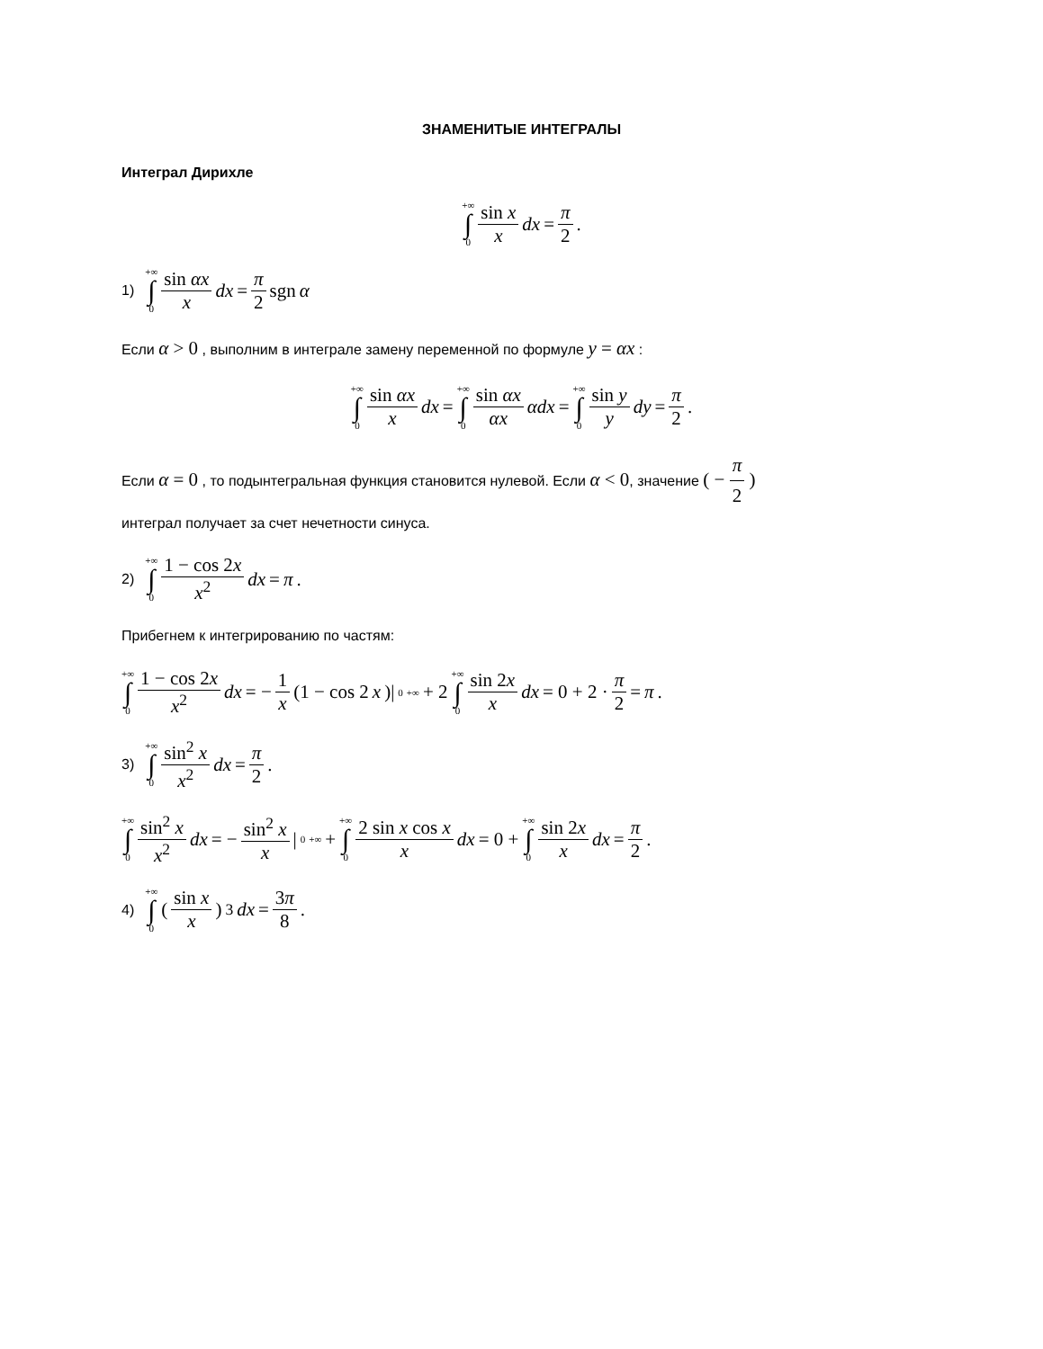ЗНАМЕНИТЫЕ ИНТЕГРАЛЫ
Интеграл Дирихле
+∞ ∫ 0 sin x x dx = π 2 .
1) +∞ ∫ 0 sin αx x dx = π 2 sgn α
Если α > 0 , выполним в интеграле замену переменной по формуле y = αx :
+∞ ∫ 0 sin αx x dx = +∞ ∫ 0 sin αx αx αdx = +∞ ∫ 0 sin y y dy = π 2 .
Если α = 0 , то подынтегральная функция становится нулевой. Если α < 0, значение ( − π 2 )
интеграл получает за счет нечетности синуса.
2) +∞ ∫ 0 1 − cos 2x x<sup>2</sup> dx = π .
Прибегнем к интегрированию по частям:
+∞ ∫ 0 1 − cos 2x x<sup>2</sup> dx = − 1 x (1 − cos 2 x)|<sub>0</sub><sup>+∞</sup> + 2 +∞ ∫ 0 sin 2x x dx = 0 + 2 · π 2 = π .
3) +∞ ∫ 0 sin<sup>2</sup> x x<sup>2</sup> dx = π 2 .
+∞ ∫ 0 sin<sup>2</sup> x x<sup>2</sup> dx = − sin<sup>2</sup> x x |<sub>0</sub><sup>+∞</sup> + +∞ ∫ 0 2 sin x cos x x dx = 0 + +∞ ∫ 0 sin 2x x dx = π 2 .
4) +∞ ∫ 0 (sin x x)<sup>3</sup> dx = 3π 8 .